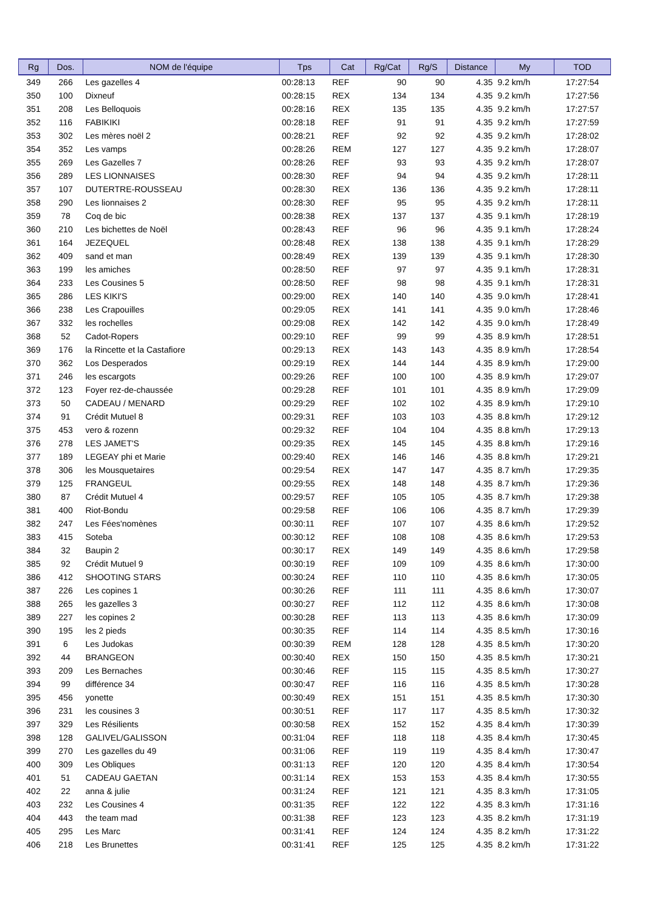| Rg | Dos. | NOM de l'équipe | Tps | Cat | Rg/Cat | Rg/S | Distance | My | TOD |
| --- | --- | --- | --- | --- | --- | --- | --- | --- | --- |
| 349 | 266 | Les gazelles 4 | 00:28:13 | REF | 90 | 90 | 4.35 | 9.2 km/h | 17:27:54 |
| 350 | 100 | Dixneuf | 00:28:15 | REX | 134 | 134 | 4.35 | 9.2 km/h | 17:27:56 |
| 351 | 208 | Les Belloquois | 00:28:16 | REX | 135 | 135 | 4.35 | 9.2 km/h | 17:27:57 |
| 352 | 116 | FABIKIKI | 00:28:18 | REF | 91 | 91 | 4.35 | 9.2 km/h | 17:27:59 |
| 353 | 302 | Les mères noël 2 | 00:28:21 | REF | 92 | 92 | 4.35 | 9.2 km/h | 17:28:02 |
| 354 | 352 | Les vamps | 00:28:26 | REM | 127 | 127 | 4.35 | 9.2 km/h | 17:28:07 |
| 355 | 269 | Les Gazelles 7 | 00:28:26 | REF | 93 | 93 | 4.35 | 9.2 km/h | 17:28:07 |
| 356 | 289 | LES LIONNAISES | 00:28:30 | REF | 94 | 94 | 4.35 | 9.2 km/h | 17:28:11 |
| 357 | 107 | DUTERTRE-ROUSSEAU | 00:28:30 | REX | 136 | 136 | 4.35 | 9.2 km/h | 17:28:11 |
| 358 | 290 | Les lionnaises 2 | 00:28:30 | REF | 95 | 95 | 4.35 | 9.2 km/h | 17:28:11 |
| 359 | 78 | Coq de bic | 00:28:38 | REX | 137 | 137 | 4.35 | 9.1 km/h | 17:28:19 |
| 360 | 210 | Les bichettes de Noël | 00:28:43 | REF | 96 | 96 | 4.35 | 9.1 km/h | 17:28:24 |
| 361 | 164 | JEZEQUEL | 00:28:48 | REX | 138 | 138 | 4.35 | 9.1 km/h | 17:28:29 |
| 362 | 409 | sand et man | 00:28:49 | REX | 139 | 139 | 4.35 | 9.1 km/h | 17:28:30 |
| 363 | 199 | les amiches | 00:28:50 | REF | 97 | 97 | 4.35 | 9.1 km/h | 17:28:31 |
| 364 | 233 | Les Cousines 5 | 00:28:50 | REF | 98 | 98 | 4.35 | 9.1 km/h | 17:28:31 |
| 365 | 286 | LES KIKI'S | 00:29:00 | REX | 140 | 140 | 4.35 | 9.0 km/h | 17:28:41 |
| 366 | 238 | Les Crapouilles | 00:29:05 | REX | 141 | 141 | 4.35 | 9.0 km/h | 17:28:46 |
| 367 | 332 | les rochelles | 00:29:08 | REX | 142 | 142 | 4.35 | 9.0 km/h | 17:28:49 |
| 368 | 52 | Cadot-Ropers | 00:29:10 | REF | 99 | 99 | 4.35 | 8.9 km/h | 17:28:51 |
| 369 | 176 | la Rincette et la Castafiore | 00:29:13 | REX | 143 | 143 | 4.35 | 8.9 km/h | 17:28:54 |
| 370 | 362 | Los Desperados | 00:29:19 | REX | 144 | 144 | 4.35 | 8.9 km/h | 17:29:00 |
| 371 | 246 | les escargots | 00:29:26 | REF | 100 | 100 | 4.35 | 8.9 km/h | 17:29:07 |
| 372 | 123 | Foyer rez-de-chaussée | 00:29:28 | REF | 101 | 101 | 4.35 | 8.9 km/h | 17:29:09 |
| 373 | 50 | CADEAU / MENARD | 00:29:29 | REF | 102 | 102 | 4.35 | 8.9 km/h | 17:29:10 |
| 374 | 91 | Crédit Mutuel 8 | 00:29:31 | REF | 103 | 103 | 4.35 | 8.8 km/h | 17:29:12 |
| 375 | 453 | vero & rozenn | 00:29:32 | REF | 104 | 104 | 4.35 | 8.8 km/h | 17:29:13 |
| 376 | 278 | LES JAMET'S | 00:29:35 | REX | 145 | 145 | 4.35 | 8.8 km/h | 17:29:16 |
| 377 | 189 | LEGEAY phi et Marie | 00:29:40 | REX | 146 | 146 | 4.35 | 8.8 km/h | 17:29:21 |
| 378 | 306 | les Mousquetaires | 00:29:54 | REX | 147 | 147 | 4.35 | 8.7 km/h | 17:29:35 |
| 379 | 125 | FRANGEUL | 00:29:55 | REX | 148 | 148 | 4.35 | 8.7 km/h | 17:29:36 |
| 380 | 87 | Crédit Mutuel 4 | 00:29:57 | REF | 105 | 105 | 4.35 | 8.7 km/h | 17:29:38 |
| 381 | 400 | Riot-Bondu | 00:29:58 | REF | 106 | 106 | 4.35 | 8.7 km/h | 17:29:39 |
| 382 | 247 | Les Fées'nomènes | 00:30:11 | REF | 107 | 107 | 4.35 | 8.6 km/h | 17:29:52 |
| 383 | 415 | Soteba | 00:30:12 | REF | 108 | 108 | 4.35 | 8.6 km/h | 17:29:53 |
| 384 | 32 | Baupin 2 | 00:30:17 | REX | 149 | 149 | 4.35 | 8.6 km/h | 17:29:58 |
| 385 | 92 | Crédit Mutuel 9 | 00:30:19 | REF | 109 | 109 | 4.35 | 8.6 km/h | 17:30:00 |
| 386 | 412 | SHOOTING STARS | 00:30:24 | REF | 110 | 110 | 4.35 | 8.6 km/h | 17:30:05 |
| 387 | 226 | Les copines 1 | 00:30:26 | REF | 111 | 111 | 4.35 | 8.6 km/h | 17:30:07 |
| 388 | 265 | les gazelles 3 | 00:30:27 | REF | 112 | 112 | 4.35 | 8.6 km/h | 17:30:08 |
| 389 | 227 | les copines 2 | 00:30:28 | REF | 113 | 113 | 4.35 | 8.6 km/h | 17:30:09 |
| 390 | 195 | les 2 pieds | 00:30:35 | REF | 114 | 114 | 4.35 | 8.5 km/h | 17:30:16 |
| 391 | 6 | Les Judokas | 00:30:39 | REM | 128 | 128 | 4.35 | 8.5 km/h | 17:30:20 |
| 392 | 44 | BRANGEON | 00:30:40 | REX | 150 | 150 | 4.35 | 8.5 km/h | 17:30:21 |
| 393 | 209 | Les Bernaches | 00:30:46 | REF | 115 | 115 | 4.35 | 8.5 km/h | 17:30:27 |
| 394 | 99 | différence 34 | 00:30:47 | REF | 116 | 116 | 4.35 | 8.5 km/h | 17:30:28 |
| 395 | 456 | yonette | 00:30:49 | REX | 151 | 151 | 4.35 | 8.5 km/h | 17:30:30 |
| 396 | 231 | les cousines 3 | 00:30:51 | REF | 117 | 117 | 4.35 | 8.5 km/h | 17:30:32 |
| 397 | 329 | Les Résilients | 00:30:58 | REX | 152 | 152 | 4.35 | 8.4 km/h | 17:30:39 |
| 398 | 128 | GALIVEL/GALISSON | 00:31:04 | REF | 118 | 118 | 4.35 | 8.4 km/h | 17:30:45 |
| 399 | 270 | Les gazelles du 49 | 00:31:06 | REF | 119 | 119 | 4.35 | 8.4 km/h | 17:30:47 |
| 400 | 309 | Les Obliques | 00:31:13 | REF | 120 | 120 | 4.35 | 8.4 km/h | 17:30:54 |
| 401 | 51 | CADEAU GAETAN | 00:31:14 | REX | 153 | 153 | 4.35 | 8.4 km/h | 17:30:55 |
| 402 | 22 | anna & julie | 00:31:24 | REF | 121 | 121 | 4.35 | 8.3 km/h | 17:31:05 |
| 403 | 232 | Les Cousines 4 | 00:31:35 | REF | 122 | 122 | 4.35 | 8.3 km/h | 17:31:16 |
| 404 | 443 | the team mad | 00:31:38 | REF | 123 | 123 | 4.35 | 8.2 km/h | 17:31:19 |
| 405 | 295 | Les Marc | 00:31:41 | REF | 124 | 124 | 4.35 | 8.2 km/h | 17:31:22 |
| 406 | 218 | Les Brunettes | 00:31:41 | REF | 125 | 125 | 4.35 | 8.2 km/h | 17:31:22 |